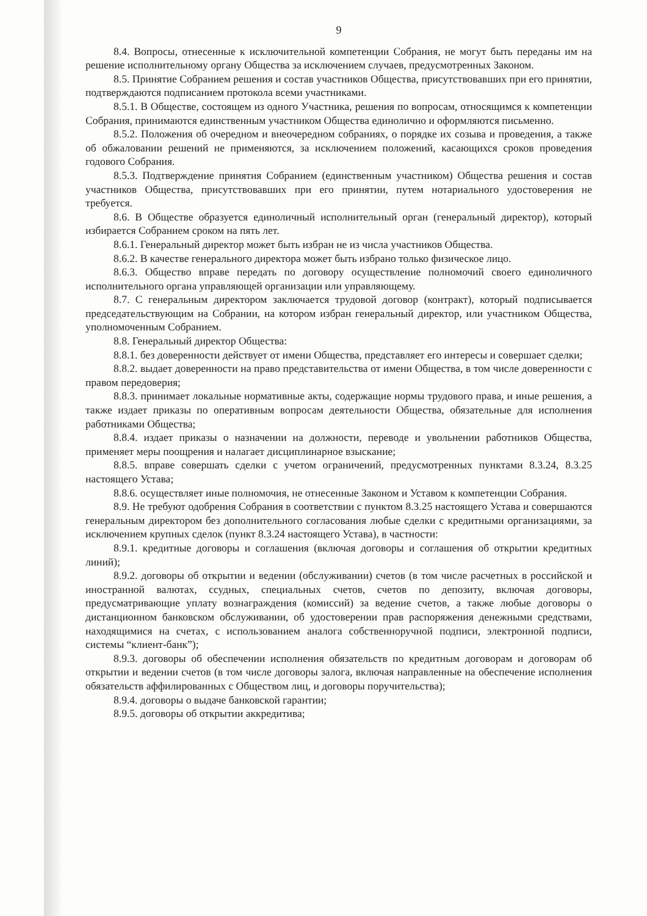9
8.4. Вопросы, отнесенные к исключительной компетенции Собрания, не могут быть переданы им на решение исполнительному органу Общества за исключением случаев, предусмотренных Законом.
8.5. Принятие Собранием решения и состав участников Общества, присутствовавших при его принятии, подтверждаются подписанием протокола всеми участниками.
8.5.1. В Обществе, состоящем из одного Участника, решения по вопросам, относящимся к компетенции Собрания, принимаются единственным участником Общества единолично и оформляются письменно.
8.5.2. Положения об очередном и внеочередном собраниях, о порядке их созыва и проведения, а также об обжаловании решений не применяются, за исключением положений, касающихся сроков проведения годового Собрания.
8.5.3. Подтверждение принятия Собранием (единственным участником) Общества решения и состав участников Общества, присутствовавших при его принятии, путем нотариального удостоверения не требуется.
8.6. В Обществе образуется единоличный исполнительный орган (генеральный директор), который избирается Собранием сроком на пять лет.
8.6.1. Генеральный директор может быть избран не из числа участников Общества.
8.6.2. В качестве генерального директора может быть избрано только физическое лицо.
8.6.3. Общество вправе передать по договору осуществление полномочий своего единоличного исполнительного органа управляющей организации или управляющему.
8.7. С генеральным директором заключается трудовой договор (контракт), который подписывается председательствующим на Собрании, на котором избран генеральный директор, или участником Общества, уполномоченным Собранием.
8.8. Генеральный директор Общества:
8.8.1. без доверенности действует от имени Общества, представляет его интересы и совершает сделки;
8.8.2. выдает доверенности на право представительства от имени Общества, в том числе доверенности с правом передоверия;
8.8.3. принимает локальные нормативные акты, содержащие нормы трудового права, и иные решения, а также издает приказы по оперативным вопросам деятельности Общества, обязательные для исполнения работниками Общества;
8.8.4. издает приказы о назначении на должности, переводе и увольнении работников Общества, применяет меры поощрения и налагает дисциплинарное взыскание;
8.8.5. вправе совершать сделки с учетом ограничений, предусмотренных пунктами 8.3.24, 8.3.25 настоящего Устава;
8.8.6. осуществляет иные полномочия, не отнесенные Законом и Уставом к компетенции Собрания.
8.9. Не требуют одобрения Собрания в соответствии с пунктом 8.3.25 настоящего Устава и совершаются генеральным директором без дополнительного согласования любые сделки с кредитными организациями, за исключением крупных сделок (пункт 8.3.24 настоящего Устава), в частности:
8.9.1. кредитные договоры и соглашения (включая договоры и соглашения об открытии кредитных линий);
8.9.2. договоры об открытии и ведении (обслуживании) счетов (в том числе расчетных в российской и иностранной валютах, ссудных, специальных счетов, счетов по депозиту, включая договоры, предусматривающие уплату вознаграждения (комиссий) за ведение счетов, а также любые договоры о дистанционном банковском обслуживании, об удостоверении прав распоряжения денежными средствами, находящимися на счетах, с использованием аналога собственноручной подписи, электронной подписи, системы “клиент-банк”);
8.9.3. договоры об обеспечении исполнения обязательств по кредитным договорам и договорам об открытии и ведении счетов (в том числе договоры залога, включая направленные на обеспечение исполнения обязательств аффилированных с Обществом лиц, и договоры поручительства);
8.9.4. договоры о выдаче банковской гарантии;
8.9.5. договоры об открытии аккредитива;